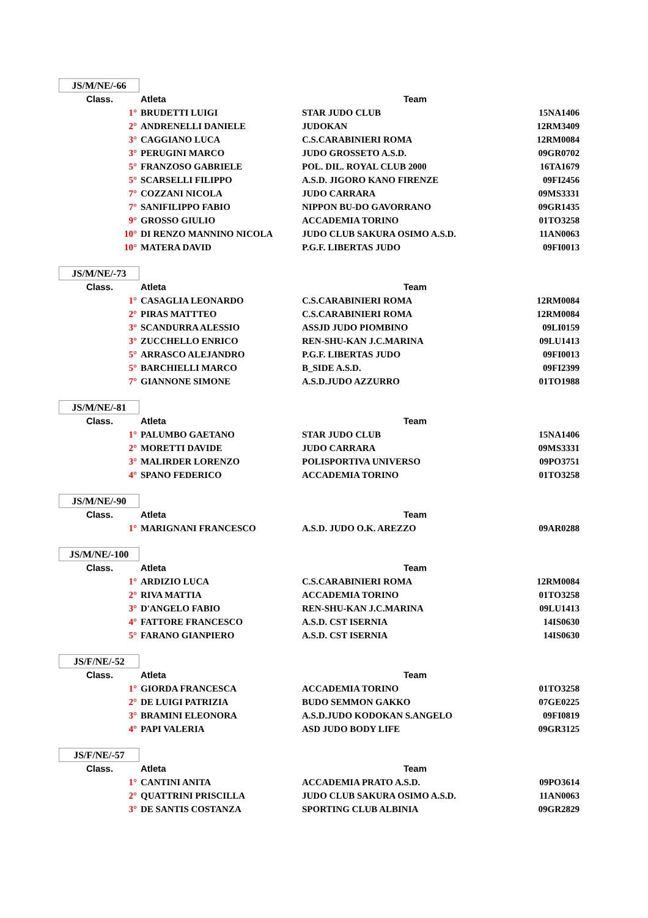JS/M/NE/-66
| Class. | Atleta | Team | |
| --- | --- | --- | --- |
| 1° | BRUDETTI LUIGI | STAR JUDO CLUB | 15NA1406 |
| 2° | ANDRENELLI DANIELE | JUDOKAN | 12RM3409 |
| 3° | CAGGIANO LUCA | C.S.CARABINIERI ROMA | 12RM0084 |
| 3° | PERUGINI MARCO | JUDO GROSSETO A.S.D. | 09GR0702 |
| 5° | FRANZOSO GABRIELE | POL. DIL. ROYAL CLUB 2000 | 16TA1679 |
| 5° | SCARSELLI FILIPPO | A.S.D. JIGORO KANO FIRENZE | 09FI2456 |
| 7° | COZZANI NICOLA | JUDO CARRARA | 09MS3331 |
| 7° | SANIFILIPPO FABIO | NIPPON BU-DO GAVORRANO | 09GR1435 |
| 9° | GROSSO GIULIO | ACCADEMIA TORINO | 01TO3258 |
| 10° | DI RENZO MANNINO NICOLA | JUDO CLUB SAKURA OSIMO A.S.D. | 11AN0063 |
| 10° | MATERA DAVID | P.G.F. LIBERTAS JUDO | 09FI0013 |
JS/M/NE/-73
| Class. | Atleta | Team | |
| --- | --- | --- | --- |
| 1° | CASAGLIA LEONARDO | C.S.CARABINIERI ROMA | 12RM0084 |
| 2° | PIRAS MATTTEO | C.S.CARABINIERI ROMA | 12RM0084 |
| 3° | SCANDURRA ALESSIO | ASSJD JUDO PIOMBINO | 09LI0159 |
| 3° | ZUCCHELLO ENRICO | REN-SHU-KAN J.C.MARINA | 09LU1413 |
| 5° | ARRASCO ALEJANDRO | P.G.F. LIBERTAS JUDO | 09FI0013 |
| 5° | BARCHIELLI MARCO | B_SIDE A.S.D. | 09FI2399 |
| 7° | GIANNONE SIMONE | A.S.D.JUDO AZZURRO | 01TO1988 |
JS/M/NE/-81
| Class. | Atleta | Team | |
| --- | --- | --- | --- |
| 1° | PALUMBO GAETANO | STAR JUDO CLUB | 15NA1406 |
| 2° | MORETTI DAVIDE | JUDO CARRARA | 09MS3331 |
| 3° | MALIRDER LORENZO | POLISPORTIVA UNIVERSO | 09PO3751 |
| 4° | SPANO FEDERICO | ACCADEMIA TORINO | 01TO3258 |
JS/M/NE/-90
| Class. | Atleta | Team | |
| --- | --- | --- | --- |
| 1° | MARIGNANI FRANCESCO | A.S.D. JUDO O.K. AREZZO | 09AR0288 |
JS/M/NE/-100
| Class. | Atleta | Team | |
| --- | --- | --- | --- |
| 1° | ARDIZIO LUCA | C.S.CARABINIERI ROMA | 12RM0084 |
| 2° | RIVA MATTIA | ACCADEMIA TORINO | 01TO3258 |
| 3° | D'ANGELO FABIO | REN-SHU-KAN J.C.MARINA | 09LU1413 |
| 4° | FATTORE FRANCESCO | A.S.D. CST ISERNIA | 14IS0630 |
| 5° | FARANO GIANPIERO | A.S.D. CST ISERNIA | 14IS0630 |
JS/F/NE/-52
| Class. | Atleta | Team | |
| --- | --- | --- | --- |
| 1° | GIORDA FRANCESCA | ACCADEMIA TORINO | 01TO3258 |
| 2° | DE LUIGI PATRIZIA | BUDO SEMMON GAKKO | 07GE0225 |
| 3° | BRAMINI ELEONORA | A.S.D.JUDO KODOKAN S.ANGELO | 09FI0819 |
| 4° | PAPI VALERIA | ASD JUDO BODY LIFE | 09GR3125 |
JS/F/NE/-57
| Class. | Atleta | Team | |
| --- | --- | --- | --- |
| 1° | CANTINI ANITA | ACCADEMIA PRATO A.S.D. | 09PO3614 |
| 2° | QUATTRINI PRISCILLA | JUDO CLUB SAKURA OSIMO A.S.D. | 11AN0063 |
| 3° | DE SANTIS COSTANZA | SPORTING CLUB ALBINIA | 09GR2829 |